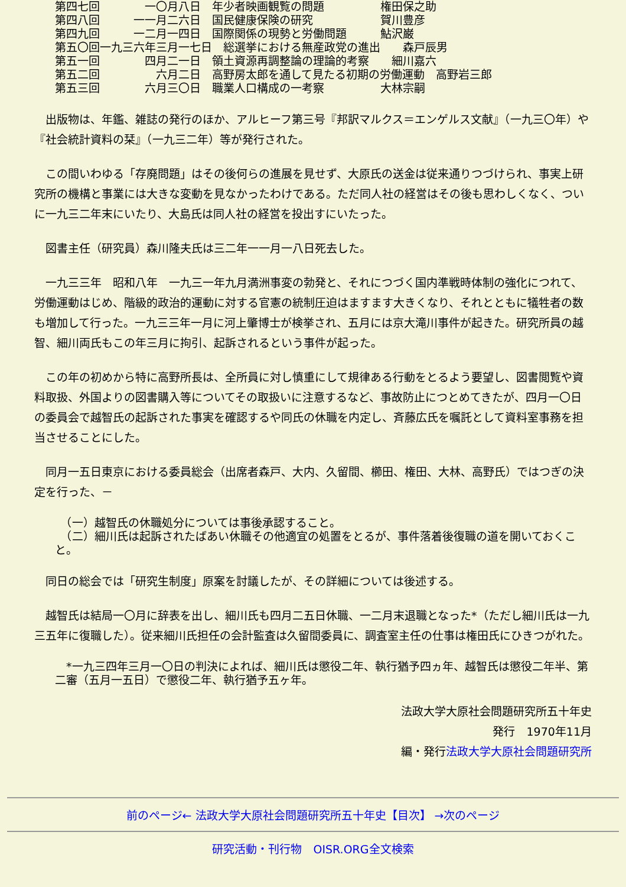第四七回　　　　一〇月八日　年少者映画観覧の問題　　　　　権田保之助
第四八回　　　一一月二六日　国民健康保険の研究　　　　　　賀川豊彦
第四九回　　　一二月一四日　国際関係の現勢と労働問題　　　鮎沢巌
第五〇回一九三六年三月一七日　総選挙における無産政党の進出　　森戸辰男
第五一回　　　　四月二一日　領土資源再調整論の理論的考察　　細川嘉六
第五二回　　　　　六月二日　高野房太郎を通して見たる初期の労働運動　高野岩三郎
第五三回　　　　六月三〇日　職業人口構成の一考察　　　　　大林宗嗣
　出版物は、年鑑、雑誌の発行のほか、アルヒーフ第三号『邦訳マルクス＝エンゲルス文献』（一九三〇年）や『社会統計資料の栞』（一九三二年）等が発行された。
　この間いわゆる「存廃問題」はその後何らの進展を見せず、大原氏の送金は従来通りつづけられ、事実上研究所の機構と事業には大きな変動を見なかったわけである。ただ同人社の経営はその後も思わしくなく、ついに一九三二年末にいたり、大島氏は同人社の経営を投出すにいたった。
　図書主任（研究員）森川隆夫氏は三二年一一月一八日死去した。
　一九三三年　昭和八年　一九三一年九月満洲事変の勃発と、それにつづく国内準戦時体制の強化につれて、労働運動はじめ、階級的政治的運動に対する官憲の統制圧迫はますます大きくなり、それとともに犠牲者の数も増加して行った。一九三三年一月に河上肇博士が検挙され、五月には京大滝川事件が起きた。研究所員の越智、細川両氏もこの年三月に拘引、起訴されるという事件が起った。
　この年の初めから特に高野所長は、全所員に対し慎重にして規律ある行動をとるよう要望し、図書閲覧や資料取扱、外国よりの図書購入等についてその取扱いに注意するなど、事故防止につとめてきたが、四月一〇日の委員会で越智氏の起訴された事実を確認するや同氏の休職を内定し、斉藤広氏を嘱託として資料室事務を担当させることにした。
　同月一五日東京における委員総会（出席者森戸、大内、久留間、櫛田、権田、大林、高野氏）ではつぎの決定を行った、－
　（一）越智氏の休職処分については事後承認すること。
　（二）細川氏は起訴されたばあい休職その他適宜の処置をとるが、事件落着後復職の道を開いておくこと。
　同日の総会では「研究生制度」原案を討議したが、その詳細については後述する。
　越智氏は結局一〇月に辞表を出し、細川氏も四月二五日休職、一二月末退職となった*（ただし細川氏は一九三五年に復職した）。従来細川氏担任の会計監査は久留間委員に、調査室主任の仕事は権田氏にひきつがれた。
　*一九三四年三月一〇日の判決によれば、細川氏は懲役二年、執行猶予四ヵ年、越智氏は懲役二年半、第二審（五月一五日）で懲役二年、執行猶予五ヶ年。
法政大学大原社会問題研究所五十年史
発行　1970年11月
編・発行法政大学大原社会問題研究所
前のページ← 法政大学大原社会問題研究所五十年史【目次】 →次のページ
研究活動・刊行物　OISR.ORG全文検索